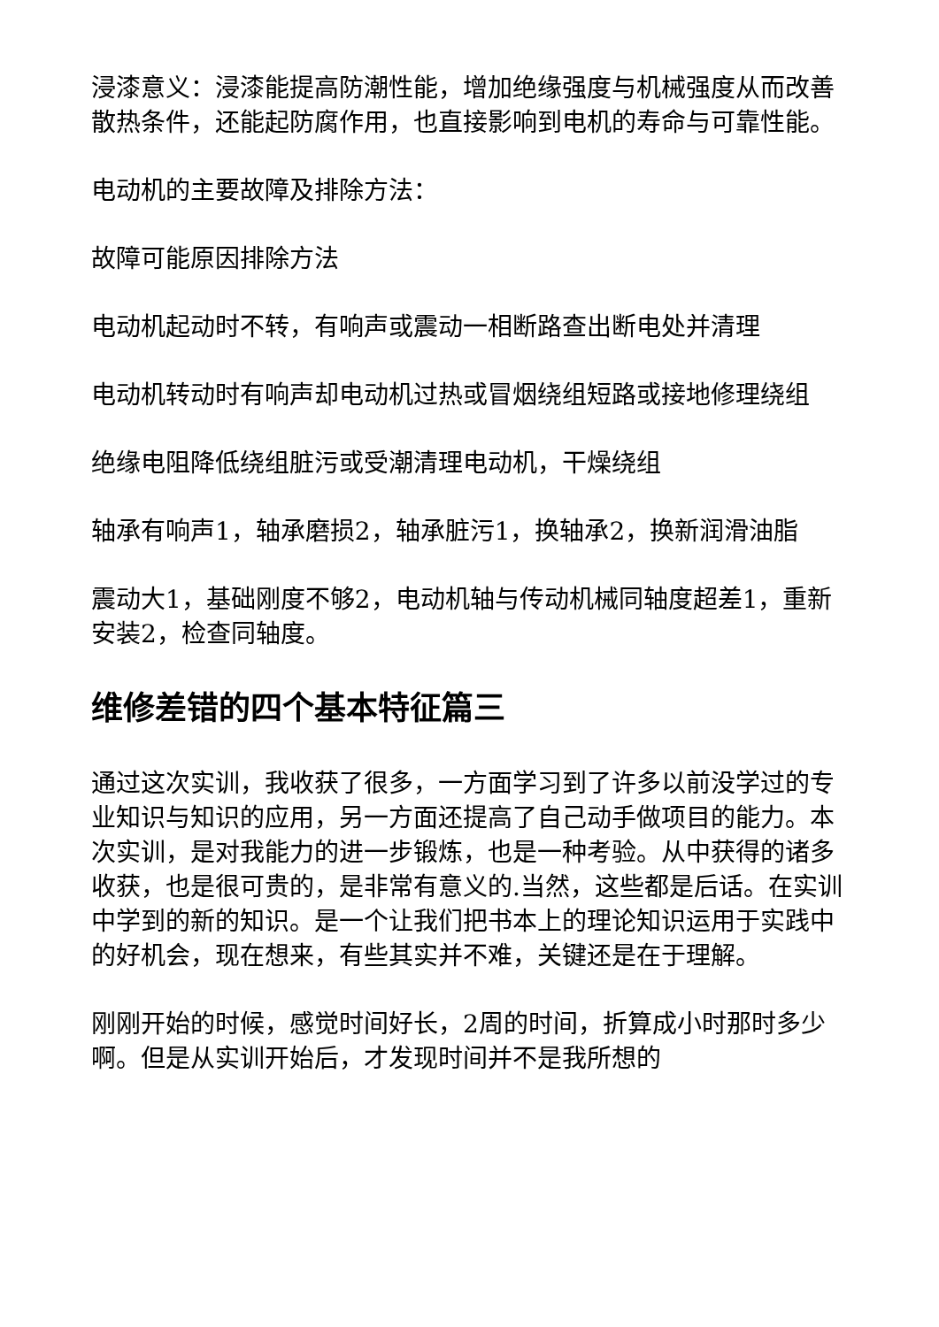浸漆意义：浸漆能提高防潮性能，增加绝缘强度与机械强度从而改善散热条件，还能起防腐作用，也直接影响到电机的寿命与可靠性能。
电动机的主要故障及排除方法：
故障可能原因排除方法
电动机起动时不转，有响声或震动一相断路查出断电处并清理
电动机转动时有响声却电动机过热或冒烟绕组短路或接地修理绕组
绝缘电阻降低绕组脏污或受潮清理电动机，干燥绕组
轴承有响声1，轴承磨损2，轴承脏污1，换轴承2，换新润滑油脂
震动大1，基础刚度不够2，电动机轴与传动机械同轴度超差1，重新安装2，检查同轴度。
维修差错的四个基本特征篇三
通过这次实训，我收获了很多，一方面学习到了许多以前没学过的专业知识与知识的应用，另一方面还提高了自己动手做项目的能力。本次实训，是对我能力的进一步锻炼，也是一种考验。从中获得的诸多收获，也是很可贵的，是非常有意义的.当然，这些都是后话。在实训中学到的新的知识。是一个让我们把书本上的理论知识运用于实践中的好机会，现在想来，有些其实并不难，关键还是在于理解。
刚刚开始的时候，感觉时间好长，2周的时间，折算成小时那时多少啊。但是从实训开始后，才发现时间并不是我所想的